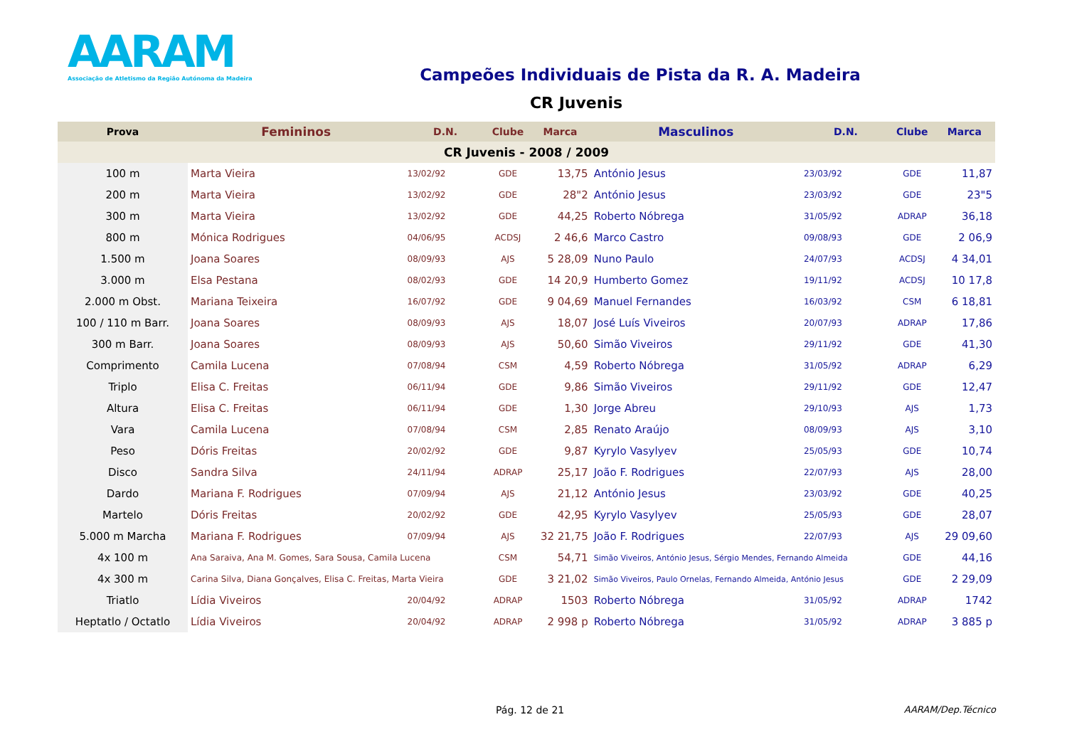AARAM
Associação de Atletismo da Região Autónoma da Madeira
Campeões Individuais de Pista da R. A. Madeira
CR Juvenis
| Prova | Femininos | D.N. | Clube | Marca | Masculinos | D.N. | Clube | Marca |
| --- | --- | --- | --- | --- | --- | --- | --- | --- |
| CR Juvenis - 2008 / 2009 | | | | | | | | |
| 100 m | Marta Vieira | 13/02/92 | GDE | 13,75 | António Jesus | 23/03/92 | GDE | 11,87 |
| 200 m | Marta Vieira | 13/02/92 | GDE | 28"2 | António Jesus | 23/03/92 | GDE | 23"5 |
| 300 m | Marta Vieira | 13/02/92 | GDE | 44,25 | Roberto Nóbrega | 31/05/92 | ADRAP | 36,18 |
| 800 m | Mónica Rodrigues | 04/06/95 | ACDSJ | 2 46,6 | Marco Castro | 09/08/93 | GDE | 2 06,9 |
| 1.500 m | Joana Soares | 08/09/93 | AJS | 5 28,09 | Nuno Paulo | 24/07/93 | ACDSJ | 4 34,01 |
| 3.000 m | Elsa Pestana | 08/02/93 | GDE | 14 20,9 | Humberto Gomez | 19/11/92 | ACDSJ | 10 17,8 |
| 2.000 m Obst. | Mariana Teixeira | 16/07/92 | GDE | 9 04,69 | Manuel Fernandes | 16/03/92 | CSM | 6 18,81 |
| 100 / 110 m Barr. | Joana Soares | 08/09/93 | AJS | 18,07 | José Luís Viveiros | 20/07/93 | ADRAP | 17,86 |
| 300 m Barr. | Joana Soares | 08/09/93 | AJS | 50,60 | Simão Viveiros | 29/11/92 | GDE | 41,30 |
| Comprimento | Camila Lucena | 07/08/94 | CSM | 4,59 | Roberto Nóbrega | 31/05/92 | ADRAP | 6,29 |
| Triplo | Elisa C. Freitas | 06/11/94 | GDE | 9,86 | Simão Viveiros | 29/11/92 | GDE | 12,47 |
| Altura | Elisa C. Freitas | 06/11/94 | GDE | 1,30 | Jorge Abreu | 29/10/93 | AJS | 1,73 |
| Vara | Camila Lucena | 07/08/94 | CSM | 2,85 | Renato Araújo | 08/09/93 | AJS | 3,10 |
| Peso | Dóris Freitas | 20/02/92 | GDE | 9,87 | Kyrylo Vasylyev | 25/05/93 | GDE | 10,74 |
| Disco | Sandra Silva | 24/11/94 | ADRAP | 25,17 | João F. Rodrigues | 22/07/93 | AJS | 28,00 |
| Dardo | Mariana F. Rodrigues | 07/09/94 | AJS | 21,12 | António Jesus | 23/03/92 | GDE | 40,25 |
| Martelo | Dóris Freitas | 20/02/92 | GDE | 42,95 | Kyrylo Vasylyev | 25/05/93 | GDE | 28,07 |
| 5.000 m Marcha | Mariana F. Rodrigues | 07/09/94 | AJS | 32 21,75 | João F. Rodrigues | 22/07/93 | AJS | 29 09,60 |
| 4x 100 m | Ana Saraiva, Ana M. Gomes, Sara Sousa, Camila Lucena | | CSM | 54,71 | Simão Viveiros, António Jesus, Sérgio Mendes, Fernando Almeida | | GDE | 44,16 |
| 4x 300 m | Carina Silva, Diana Gonçalves, Elisa C. Freitas, Marta Vieira | | GDE | 3 21,02 | Simão Viveiros, Paulo Ornelas, Fernando Almeida, António Jesus | | GDE | 2 29,09 |
| Triatlo | Lídia Viveiros | 20/04/92 | ADRAP | 1503 | Roberto Nóbrega | 31/05/92 | ADRAP | 1742 |
| Heptatlo / Octatlo | Lídia Viveiros | 20/04/92 | ADRAP | 2 998 p | Roberto Nóbrega | 31/05/92 | ADRAP | 3 885 p |
Pág. 12 de 21 AARAM/Dep.Técnico